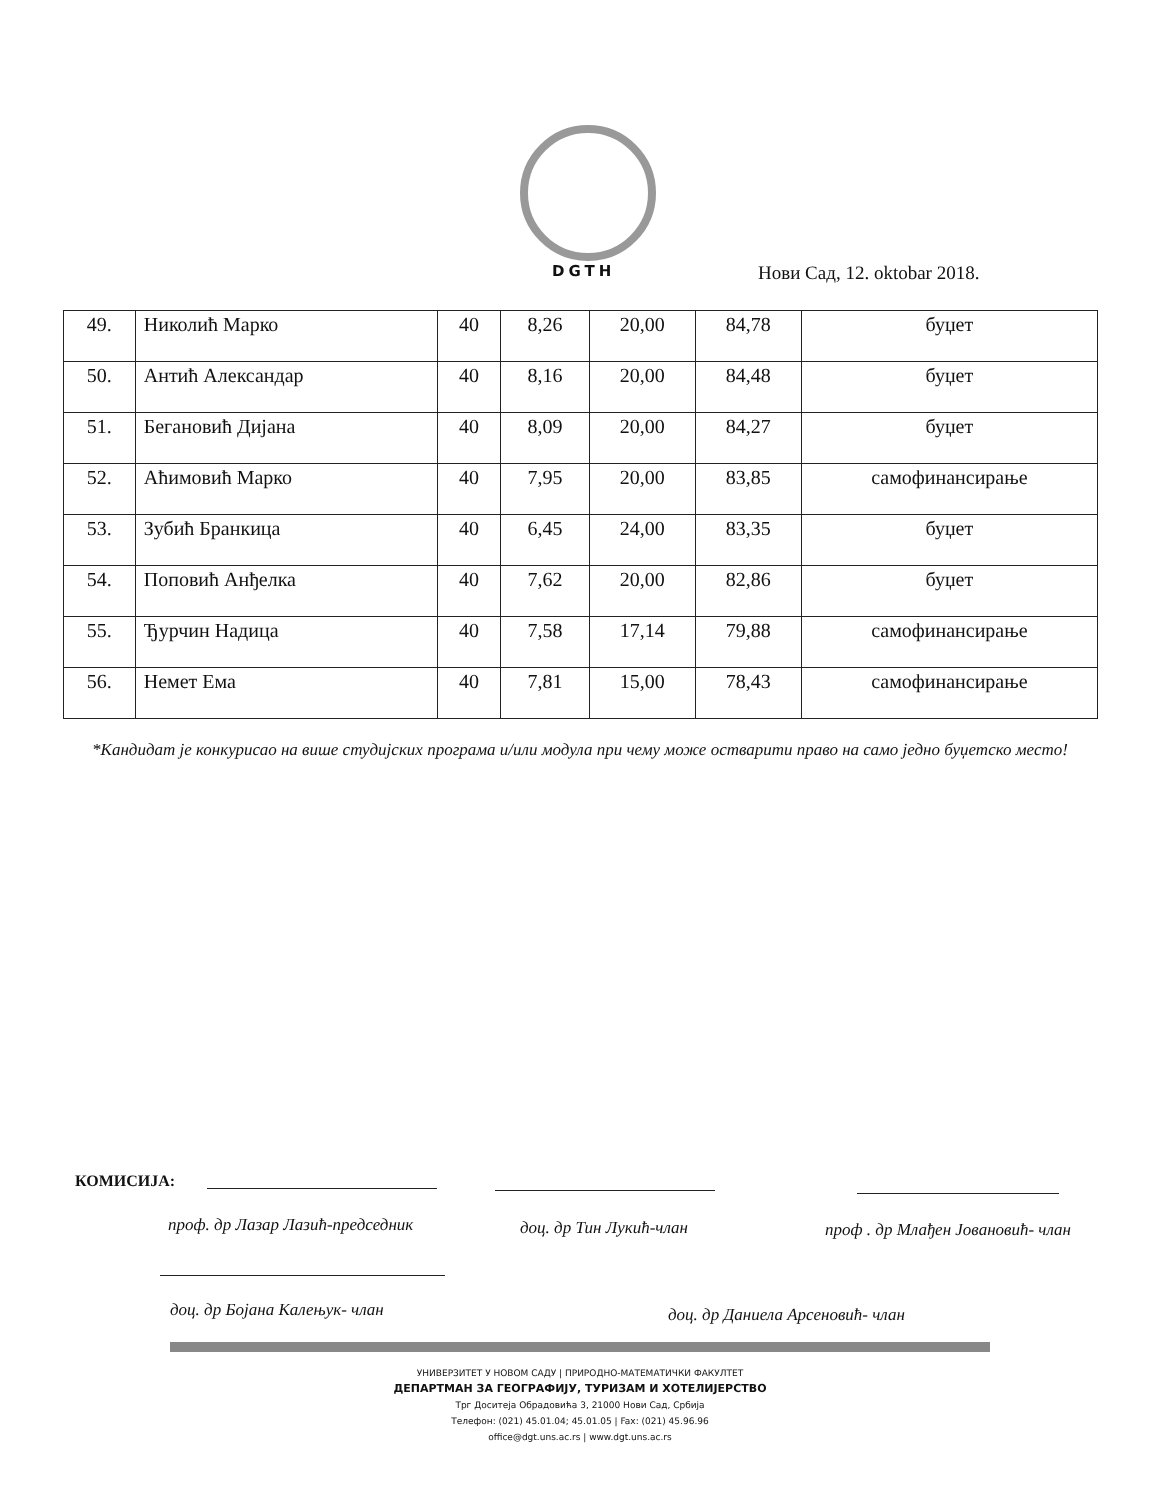DGTH Нови Сад, 12. oktobar 2018.
| 49. | Николић Марко | 40 | 8,26 | 20,00 | 84,78 | буџет |
| 50. | Антић Александар | 40 | 8,16 | 20,00 | 84,48 | буџет |
| 51. | Бегановић Дијана | 40 | 8,09 | 20,00 | 84,27 | буџет |
| 52. | Аћимовић Марко | 40 | 7,95 | 20,00 | 83,85 | самофинансирање |
| 53. | Зубић Бранкица | 40 | 6,45 | 24,00 | 83,35 | буџет |
| 54. | Поповић Анђелка | 40 | 7,62 | 20,00 | 82,86 | буџет |
| 55. | Ђурчин Надица | 40 | 7,58 | 17,14 | 79,88 | самофинансирање |
| 56. | Немет Ема | 40 | 7,81 | 15,00 | 78,43 | самофинансирање |
*Кандидат је конкурисао на више студијских програма и/или модула при чему може остварити право на само једно буџетско место!
КОМИСИЈА:
проф. др Лазар Лазић-председник
доц. др Тин Лукић-члан
проф . др Млађен Јовановић- члан
доц. др Бојана Калењук- члан
доц. др Даниела Арсеновић- члан
УНИВЕРЗИТЕТ У НОВОМ САДУ | ПРИРОДНО-МАТЕМАТИЧКИ ФАКУЛТЕТ
ДЕПАРТМАН ЗА ГЕОГРАФИЈУ, ТУРИЗАМ И ХОТЕЛИЈЕРСТВО
Трг Доситеја Обрадовића 3, 21000 Нови Сад, Србија
Телефон: (021) 45.01.04; 45.01.05 | Fax: (021) 45.96.96
office@dgt.uns.ac.rs | www.dgt.uns.ac.rs